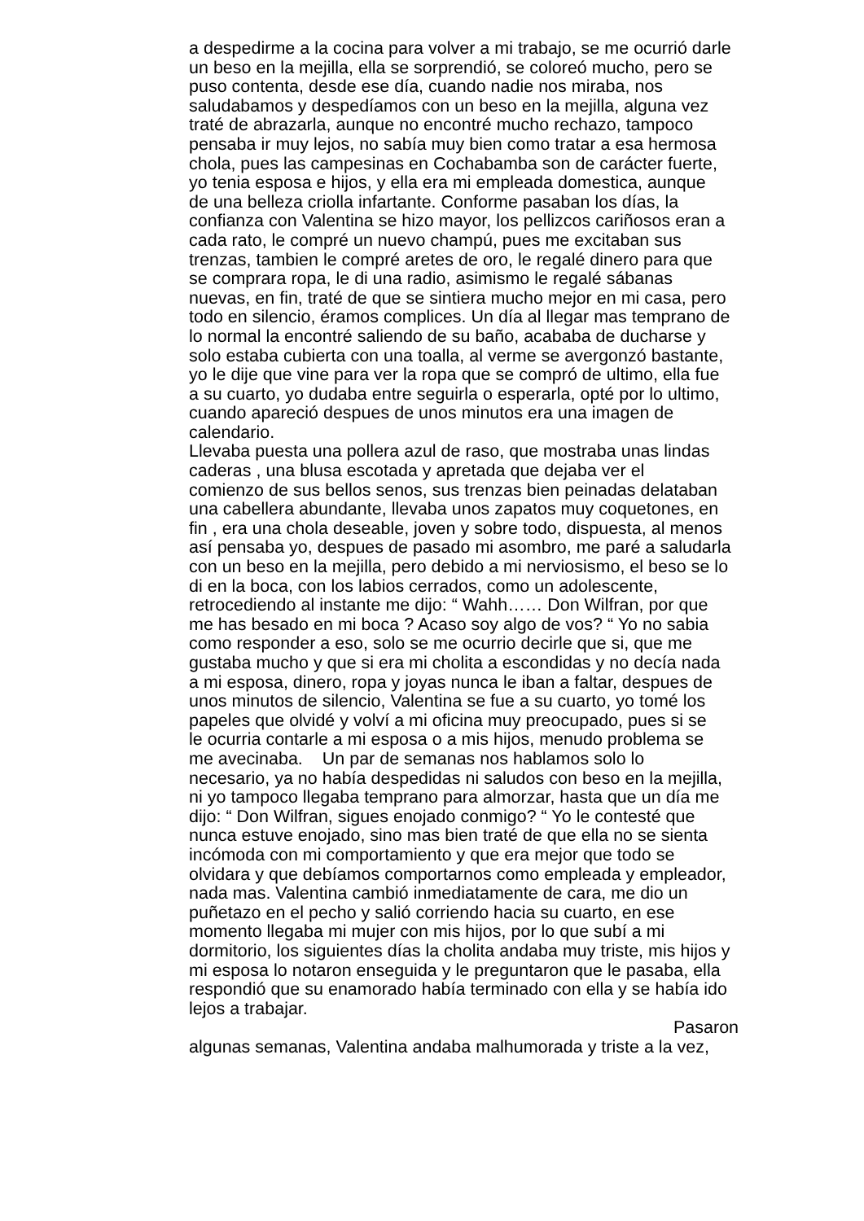a despedirme a la cocina para volver a mi trabajo, se me ocurrió darle
un beso en la mejilla, ella se sorprendió, se coloreó mucho, pero se
puso contenta, desde ese día, cuando nadie nos miraba, nos
saludabamos y despedíamos con un beso en la mejilla, alguna vez
traté de abrazarla, aunque no encontré mucho rechazo, tampoco
pensaba ir muy lejos, no sabía muy bien como tratar a esa hermosa
chola, pues las campesinas en Cochabamba son de carácter fuerte,
yo tenia esposa e hijos, y ella era mi empleada domestica, aunque
de una belleza criolla infartante. Conforme pasaban los días, la
confianza con Valentina se hizo mayor, los pellizcos cariñosos eran a
cada rato, le compré un nuevo champú, pues me excitaban sus
trenzas, tambien le compré aretes de oro, le regalé dinero para que
se comprara ropa, le di una radio, asimismo le regalé sábanas
nuevas, en fin, traté de que se sintiera mucho mejor en mi casa, pero
todo en silencio, éramos complices. Un día al llegar mas temprano de
lo normal la encontré saliendo de su baño, acababa de ducharse y
solo estaba cubierta con una toalla, al verme se avergonzó bastante,
yo le dije que vine para ver la ropa que se compró de ultimo, ella fue
a su cuarto, yo dudaba entre seguirla o esperarla, opté por lo ultimo,
cuando apareció despues de unos minutos era una imagen de
calendario.
Llevaba puesta una pollera azul de raso, que mostraba unas lindas
caderas , una blusa escotada y apretada que dejaba ver el
comienzo de sus bellos senos, sus trenzas bien peinadas delataban
una cabellera abundante, llevaba unos zapatos muy coquetones, en
fin , era una chola deseable, joven y sobre todo, dispuesta, al menos
así pensaba yo, despues de pasado mi asombro, me paré a saludarla
con un beso en la mejilla, pero debido a mi nerviosismo, el beso se lo
di en la boca, con los labios cerrados, como un adolescente,
retrocediendo al instante me dijo: “ Wahh…… Don Wilfran, por que
me has besado en mi boca ? Acaso soy algo de vos? “ Yo no sabia
como responder a eso, solo se me ocurrio decirle que si, que me
gustaba mucho y que si era mi cholita a escondidas y no decía nada
a mi esposa, dinero, ropa y joyas nunca le iban a faltar, despues de
unos minutos de silencio, Valentina se fue a su cuarto, yo tomé los
papeles que olvidé y volví a mi oficina muy preocupado, pues si se
le ocurria contarle a mi esposa o a mis hijos, menudo problema se
me avecinaba. Un par de semanas nos hablamos solo lo
necesario, ya no había despedidas ni saludos con beso en la mejilla,
ni yo tampoco llegaba temprano para almorzar, hasta que un día me
dijo: “ Don Wilfran, sigues enojado conmigo? “ Yo le contesté que
nunca estuve enojado, sino mas bien traté de que ella no se sienta
incómoda con mi comportamiento y que era mejor que todo se
olvidara y que debíamos comportarnos como empleada y empleador,
nada mas. Valentina cambió inmediatamente de cara, me dio un
puñetazo en el pecho y salió corriendo hacia su cuarto, en ese
momento llegaba mi mujer con mis hijos, por lo que subí a mi
dormitorio, los siguientes días la cholita andaba muy triste, mis hijos y
mi esposa lo notaron enseguida y le preguntaron que le pasaba, ella
respondió que su enamorado había terminado con ella y se había ido
lejos a trabajar.
Pasaron
algunas semanas, Valentina andaba malhumorada y triste a la vez,